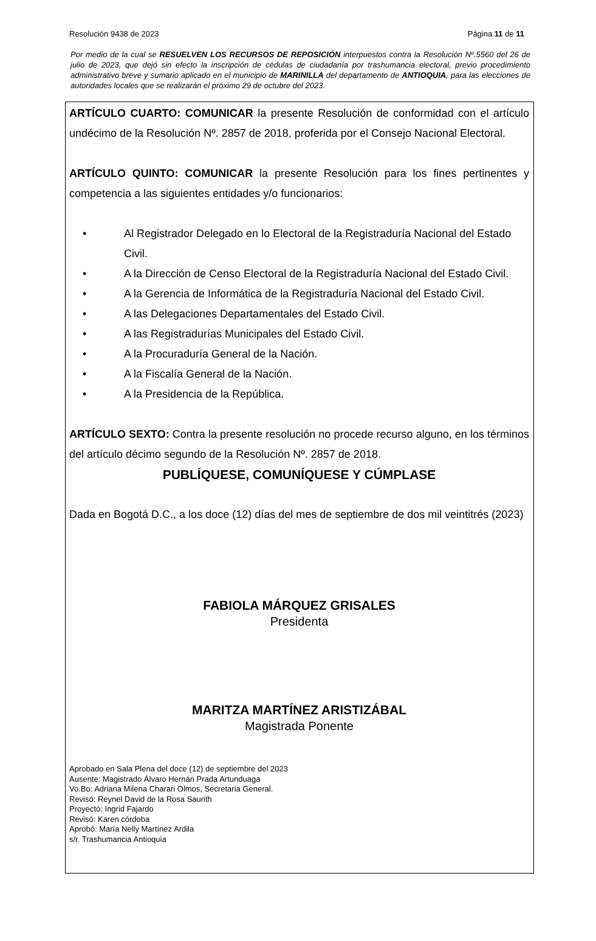Resolución 9438 de 2023 Página 11 de 11
Por medio de la cual se RESUELVEN LOS RECURSOS DE REPOSICIÓN interpuestos contra la Resolución Nº.5560 del 26 de julio de 2023, que dejó sin efecto la inscripción de cédulas de ciudadanía por trashumancia electoral, previo procedimiento administrativo breve y sumario aplicado en el municipio de MARINILLA del departamento de ANTIOQUIA, para las elecciones de autoridades locales que se realizarán el próximo 29 de octubre del 2023.
ARTÍCULO CUARTO: COMUNICAR la presente Resolución de conformidad con el artículo undécimo de la Resolución Nº. 2857 de 2018, proferida por el Consejo Nacional Electoral.
ARTÍCULO QUINTO: COMUNICAR la presente Resolución para los fines pertinentes y competencia a las siguientes entidades y/o funcionarios:
• Al Registrador Delegado en lo Electoral de la Registraduría Nacional del Estado Civil.
• A la Dirección de Censo Electoral de la Registraduría Nacional del Estado Civil.
• A la Gerencia de Informática de la Registraduría Nacional del Estado Civil.
• A las Delegaciones Departamentales del Estado Civil.
• A las Registradurías Municipales del Estado Civil.
• A la Procuraduría General de la Nación.
• A la Fiscalía General de la Nación.
• A la Presidencia de la República.
ARTÍCULO SEXTO: Contra la presente resolución no procede recurso alguno, en los términos del artículo décimo segundo de la Resolución Nº. 2857 de 2018.
PUBLÍQUESE, COMUNÍQUESE Y CÚMPLASE
Dada en Bogotá D.C., a los doce (12) días del mes de septiembre de dos mil veintitrés (2023)
FABIOLA MÁRQUEZ GRISALES
Presidenta
MARITZA MARTÍNEZ ARISTIZÁBAL
Magistrada Ponente
Aprobado en Sala Plena del doce (12) de septiembre del 2023
Ausente: Magistrado Álvaro Hernán Prada Artunduaga
Vo.Bo: Adriana Milena Charari Olmos, Secretaria General.
Revisó: Reynel David de la Rosa Saurith
Proyectó: Ingrid Fajardo
Revisó: Karen córdoba
Aprobó: María Nelly Martínez Ardila
s/r. Trashumancia Antioquia